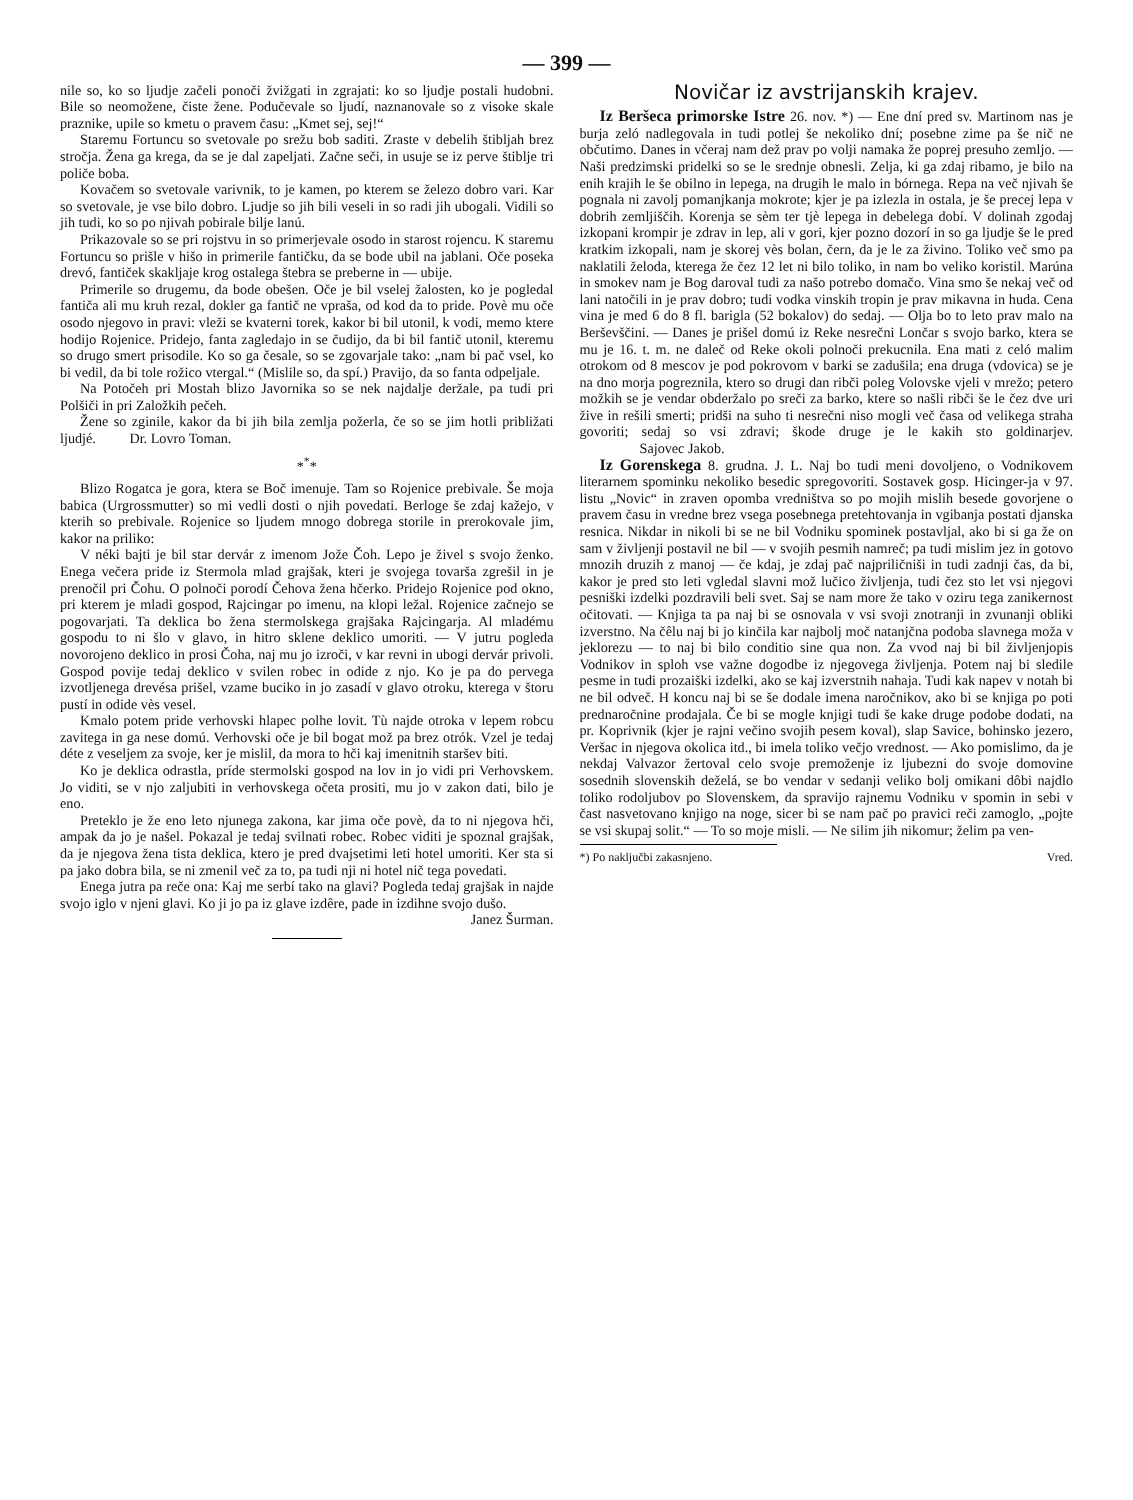— 399 —
nile so, ko so ljudje začeli ponoči žvižgati in zgrajati: ko so ljudje postali hudobni. Bile so neomožene, čiste žene. Podučevale so ljudí, naznanovale so z visoke skale praznike, upile so kmetu o pravem času: „Kmet sej, sej!“
Staremu Fortuncu so svetovale po srežu bob saditi. Zraste v debelih štibljah brez stročja. Žena ga krega, da se je dal zapeljati. Začne seči, in usuje se iz perve štiblje tri poliče boba.
Kovačem so svetovale varivnik, to je kamen, po kterem se železo dobro vari. Kar so svetovale, je vse bilo dobro. Ljudje so jih bili veseli in so radi jih ubogali. Vidili so jih tudi, ko so po njivah pobirale bilje lanú.
Prikazovale so se pri rojstvu in so primerjevale osodo in starost rojencu. K staremu Fortuncu so prišle v hišo in primerile fantičku, da se bode ubil na jablani. Oče poseka drevó, fantiček skakljaje krog ostalega štebra se preberne in — ubije.
Primerile so drugemu, da bode obešen. Oče je bil vselej žalosten, ko je pogledal fantiča ali mu kruh rezal, dokler ga fantič ne vpraša, od kod da to pride. Povè mu oče osodo njegovo in pravi: vleži se kvaterni torek, kakor bi bil utonil, k vodi, memo ktere hodijo Rojenice. Pridejo, fanta zagledajo in se čudijo, da bi bil fantič utonil, kteremu so drugo smert prisodile. Ko so ga česale, so se zgovarjale tako: „nam bi pač vsel, ko bi vedil, da bi tole rožico vtergal.“ (Mislile so, da spí.) Pravijo, da so fanta odpeljale.
Na Potočeh pri Mostah blizo Javornika so se nek najdalje deržale, pa tudi pri Polšiči in pri Založkih pečeh.
Žene so zginile, kakor da bi jih bila zemlja požerla, če so se jim hotli približati ljudjé. Dr. Lovro Toman.
*<sup>*</sup>*
Blizo Rogatca je gora, ktera se Boč imenuje. Tam so Rojenice prebivale. Še moja babica (Urgrossmutter) so mi vedli dosti o njih povedati. Berloge še zdaj kažejo, v kterih so prebivale. Rojenice so ljudem mnogo dobrega storile in prerokovale jim, kakor na priliko:
V néki bajti je bil star dervár z imenom Jože Čoh. Lepo je živel s svojo ženko. Enega večera pride iz Stermola mlad grajšak, kteri je svojega tovarša zgrešil in je prenočil pri Čohu. O polnoči porodí Čehova žena hčerko. Pridejo Rojenice pod okno, pri kterem je mladi gospod, Rajcingar po imenu, na klopi ležal. Rojenice začnejo se pogovarjati. Ta deklica bo žena stermolskega grajšaka Rajcingarja. Al mladému gospodu to ni šlo v glavo, in hitro sklene deklico umoriti. — V jutru pogleda novorojeno deklico in prosi Čoha, naj mu jo izroči, v kar revni in ubogi dervár privoli. Gospod povije tedaj deklico v svilen robec in odide z njo. Ko je pa do pervega izvotljenega drevésa prišel, vzame buciko in jo zasadí v glavo otroku, kterega v štoru pustí in odide vès vesel.
Kmalo potem pride verhovski hlapec polhe lovit. Tù najde otroka v lepem robcu zavitega in ga nese domú. Verhovski oče je bil bogat mož pa brez otrók. Vzel je tedaj déte z veseljem za svoje, ker je mislil, da mora to hči kaj imenitnih staršev biti.
Ko je deklica odrastla, príde stermolski gospod na lov in jo vidi pri Verhovskem. Jo viditi, se v njo zaljubiti in verhovskega očeta prositi, mu jo v zakon dati, bilo je eno.
Preteklo je že eno leto njunega zakona, kar jima oče povè, da to ni njegova hči, ampak da jo je našel. Pokazal je tedaj svilnati robec. Robec viditi je spoznal grajšak, da je njegova žena tista deklica, ktero je pred dvajsetimi leti hotel umoriti. Ker sta si pa jako dobra bila, se ni zmenil več za to, pa tudi nji ni hotel nič tega povedati.
Enega jutra pa reče ona: Kaj me serbí tako na glavi? Pogleda tedaj grajšak in najde svojo iglo v njeni glavi. Ko ji jo pa iz glave izdêre, pade in izdihne svojo dušo.
Janez Šurman.
Novičar iz avstrijanskih krajev.
Iz Beršeca primorske Istre 26. nov. *) — Ene dní pred sv. Martinom nas je burja zeló nadlegovala in tudi potlej še nekoliko dní; posebne zime pa še nič ne občutimo. Danes in včeraj nam dež prav po volji namaka že poprej presuho zemljo. — Naši predzimski pridelki so se le srednje obnesli. Zelja, ki ga zdaj ribamo, je bilo na enih krajih le še obilno in lepega, na drugih le malo in bórnega. Repa na več njivah še pognala ni zavolj pomanjkanja mokrote; kjer je pa izlezla in ostala, je še precej lepa v dobrih zemljiščih. Korenja se sèm ter tjè lepega in debelega dobí. V dolinah zgodaj izkopani krompir je zdrav in lep, ali v gori, kjer pozno dozorí in so ga ljudje še le pred kratkim izkopali, nam je skorej vès bolan, čern, da je le za živino. Toliko več smo pa naklatili želoda, kterega že čez 12 let ni bilo toliko, in nam bo veliko koristil. Marúna in smokev nam je Bog daroval tudi za našo potrebo domačo. Vina smo še nekaj več od lani natočili in je prav dobro; tudi vodka vinskih tropin je prav mikavna in huda. Cena vina je med 6 do 8 fl. barigla (52 bokalov) do sedaj. — Olja bo to leto prav malo na Berševščini. — Danes je prišel domú iz Reke nesrečni Lončar s svojo barko, ktera se mu je 16. t. m. ne daleč od Reke okoli polnoči prekucnila. Ena mati z celó malim otrokom od 8 mescov je pod pokrovom v barki se zadušila; ena druga (vdovica) se je na dno morja pogreznila, ktero so drugi dan ribči poleg Volovske vjeli v mrežo; petero možkih se je vendar obderžalo po sreči za barko, ktere so našli ribči še le čez dve uri žive in rešili smerti; pridši na suho ti nesrečni niso mogli več časa od velikega straha govoriti; sedaj so vsi zdravi; škode druge je le kakih sto goldinarjev. Sajovec Jakob.
Iz Gorenskega 8. grudna. J. L. Naj bo tudi meni dovoljeno, o Vodnikovem literarnem spominku nekoliko besedic spregovoriti. Sostavek gosp. Hicinger-ja v 97. listu „Novic“ in zraven opomba vredništva so po mojih mislih besede govorjene o pravem času in vredne brez vsega posebnega pretehtovanja in vgibanja postati djanska resnica. Nikdar in nikoli bi se ne bil Vodniku spominek postavljal, ako bi si ga že on sam v življenji postavil ne bil — v svojih pesmih namreč; pa tudi mislim jez in gotovo mnozih druzih z manoj — če kdaj, je zdaj pač najpriličniši in tudi zadnji čas, da bi, kakor je pred sto leti vgledal slavni mož lučico življenja, tudi čez sto let vsi njegovi pesniški izdelki pozdravili beli svet. Saj se nam more že tako v oziru tega zanikernost očitovati. — Knjiga ta pa naj bi se osnovala v vsi svoji znotranji in zvunanji obliki izverstno. Na čêlu naj bi jo kinčila kar najbolj moč natanjčna podoba slavnega moža v jeklorezu — to naj bi bilo conditio sine qua non. Za vvod naj bi bil življenjopis Vodnikov in sploh vse važne dogodbe iz njegovega življenja. Potem naj bi sledile pesme in tudi prozaiški izdelki, ako se kaj izverstnih nahaja. Tudi kak napev v notah bi ne bil odveč. H koncu naj bi se še dodale imena naročnikov, ako bi se knjiga po poti prednaročnine prodajala. Če bi se mogle knjigi tudi še kake druge podobe dodati, na pr. Koprivnik (kjer je rajni večino svojih pesem koval), slap Savice, bohinsko jezero, Veršac in njegova okolica itd., bi imela toliko večjo vrednost. — Ako pomislimo, da je nekdaj Valvazor žertoval celo svoje premoženje iz ljubezni do svoje domovine sosednih slovenskih deželá, se bo vendar v sedanji veliko bolj omikani dôbi najdlo toliko rodoljubov po Slovenskem, da spravijo rajnemu Vodniku v spomin in sebi v čast nasvetovano knjigo na noge, sicer bi se nam pač po pravici reči zamoglo, „pojte se vsi skupaj solit.“ — To so moje misli. — Ne silim jih nikomur; želim pa ven-
*) Po naključbi zakasnjeno. Vred.